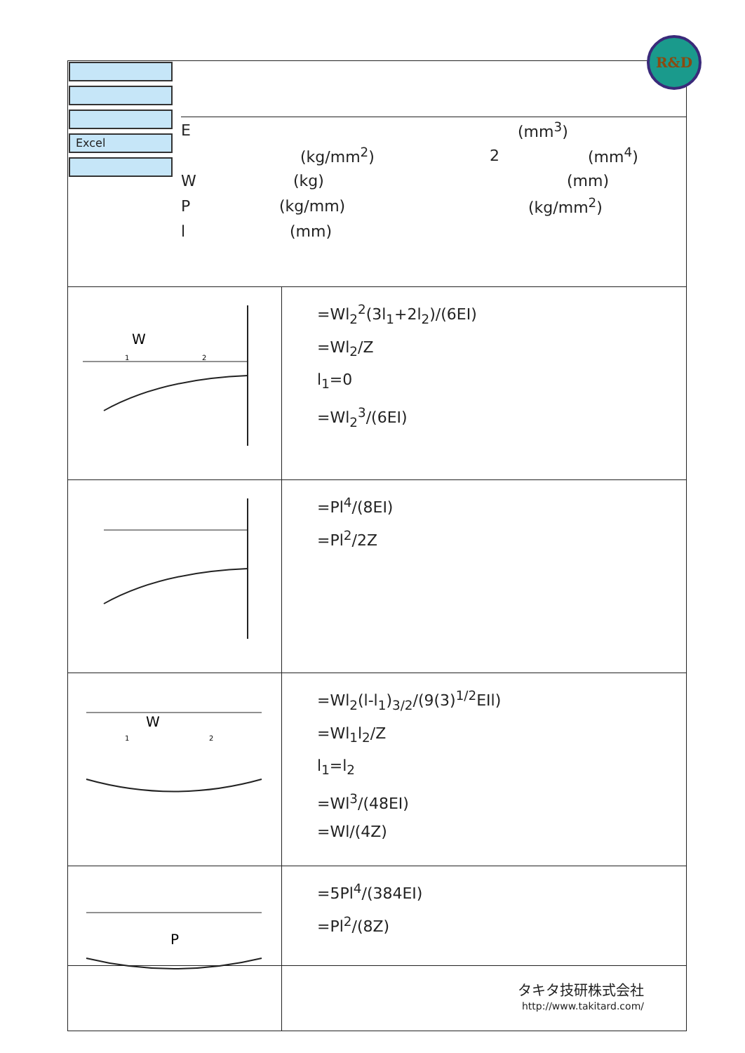R&D
Excel
E (mm<sup>3</sup>)
(kg/mm<sup>2</sup>) 2 (mm<sup>4</sup>)
W (kg) (mm)
P (kg/mm) (kg/mm<sup>2</sup>)
l (mm)
| W 1 2 | =Wl<sub>2</sub><sup>2</sup>(3l<sub>1</sub>+2l<sub>2</sub>)/(6EI) =Wl<sub>2</sub>/Z l<sub>1</sub>=0 =Wl<sub>2</sub><sup>3</sup>/(6EI) |
| | =Pl<sup>4</sup>/(8EI) =Pl<sup>2</sup>/2Z |
| W 1 2 | =Wl<sub>2</sub>(l-l<sub>1</sub>)<sub>3/2</sub>/(9(3)<sup>1/2</sup>EIl) =Wl<sub>1</sub>l<sub>2</sub>/Z l<sub>1</sub>=l<sub>2</sub> =Wl<sup>3</sup>/(48EI) =Wl/(4Z) |
| P | =5Pl<sup>4</sup>/(384EI) =Pl<sup>2</sup>/(8Z) タキタ技研株式会社 http://www.takitard.com/ |